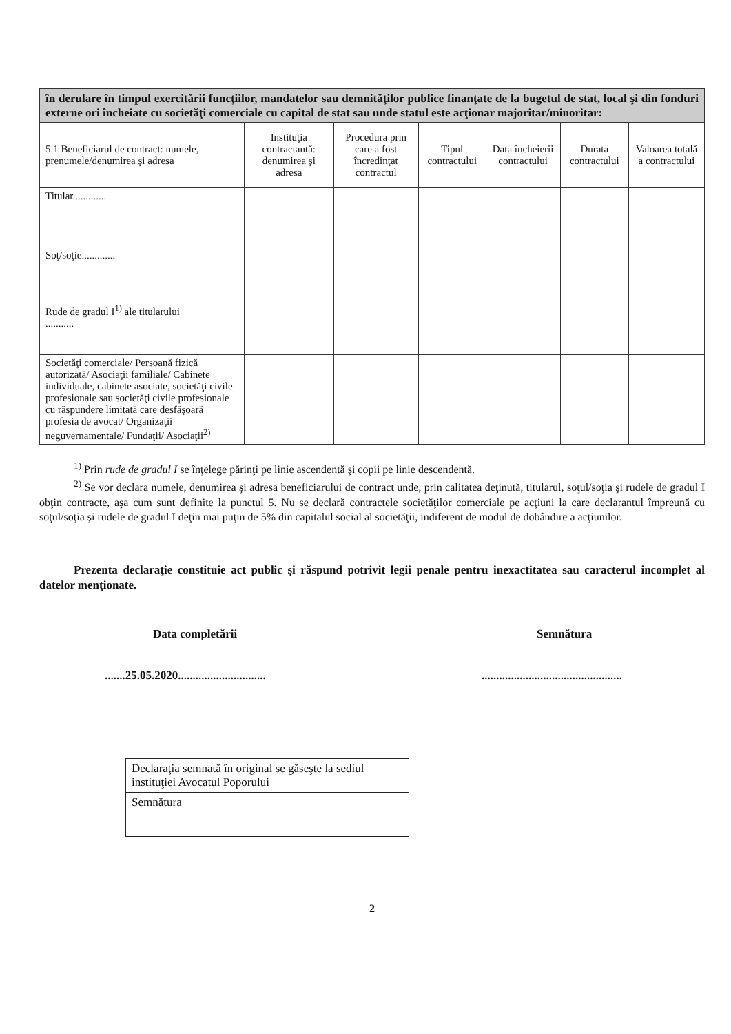| în derulare în timpul exercitării funcţiilor, mandatelor sau demnităţilor publice finanţate de la bugetul de stat, local şi din fonduri externe ori încheiate cu societăţi comerciale cu capital de stat sau unde statul este acţionar majoritar/minoritar: | | | | | | |
| --- | --- | --- | --- | --- | --- | --- |
| 5.1 Beneficiarul de contract: numele, prenumele/denumirea şi adresa | Instituţia contractantă: denumirea şi adresa | Procedura prin care a fost încredinţat contractul | Tipul contractului | Data încheierii contractului | Durata contractului | Valoarea totală a contractului |
| Titular............. | | | | | | |
| Soţ/soţie............. | | | | | | |
| Rude de gradul I<sup>1)</sup> ale titularului ........... | | | | | | |
| Societăţi comerciale/ Persoană fizică autorizată/ Asociaţii familiale/ Cabinete individuale, cabinete asociate, societăţi civile profesionale sau societăţi civile profesionale cu răspundere limitată care desfăşoară profesia de avocat/ Organizaţii neguvernamentale/ Fundaţii/ Asociaţii<sup>2)</sup> | | | | | | |
<sup>1)</sup> Prin rude de gradul I se înţelege părinţi pe linie ascendentă şi copii pe linie descendentă.
<sup>2)</sup> Se vor declara numele, denumirea şi adresa beneficiarului de contract unde, prin calitatea deţinută, titularul, soţul/soţia şi rudele de gradul I obţin contracte, aşa cum sunt definite la punctul 5. Nu se declară contractele societăţilor comerciale pe acţiuni la care declarantul împreună cu soţul/soţia şi rudele de gradul I deţin mai puţin de 5% din capitalul social al societăţii, indiferent de modul de dobândire a acţiunilor.
Prezenta declaraţie constituie act public şi răspund potrivit legii penale pentru inexactitatea sau caracterul incomplet al datelor menţionate.
Data completării
.......25.05.2020..............................
Semnătura
................................................
Declaraţia semnată în original se găseşte la sediul instituţiei Avocatul Poporului
Semnătura
2